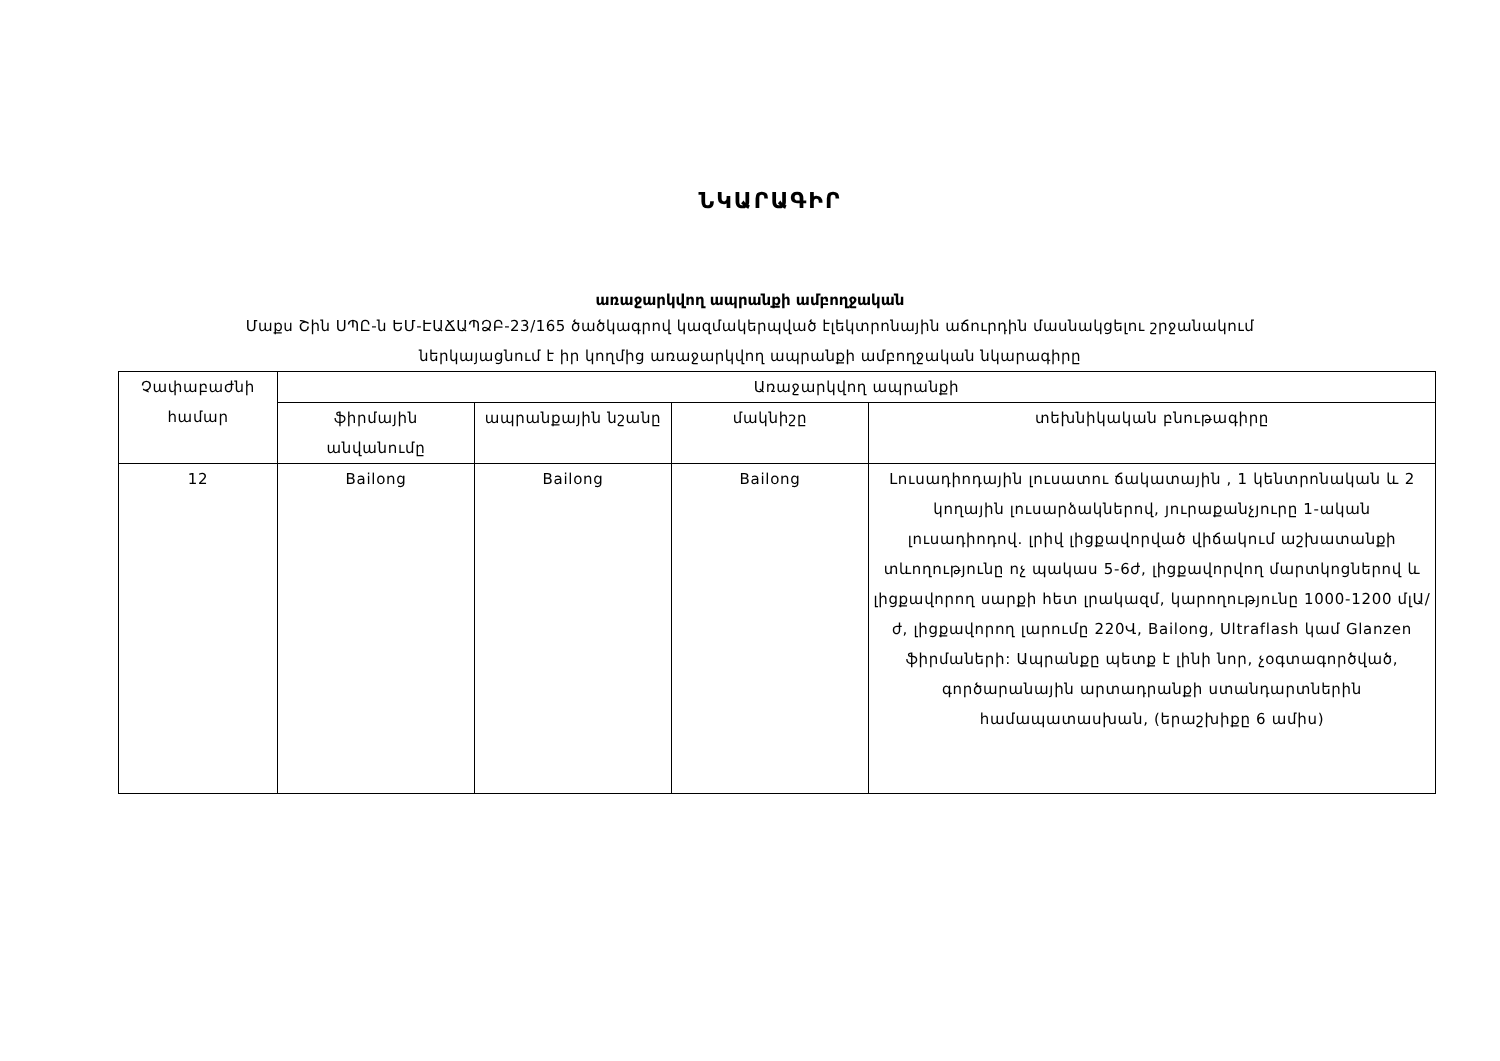ՆԿԱՐԱԳԻՐ
առաջարկվող ապրանքի ամբողջական
Մաքս Շին ՍՊԸ-ն ԵՄ-ԷԱՃԱՊՁԲ-23/165 ծածկագրով կազմակերպված էլեկտրոնային աճուրդին մասնակցելու շրջանակում
ներկայացնում է իր կողմից առաջարկվող ապրանքի ամբողջական նկարագիրը
| Չափաբաժնի համար | Առաջարկվող ապրանքի | | | |
| --- | --- | --- | --- | --- |
| | ֆիրմային անվանումը | ապրանքային նշանը | մակնիշը | տեխնիկական բնութագիրը |
| 12 | Bailong | Bailong | Bailong | Լուսադիոդային լուսատու ճակատային , 1 կենտրոնական և 2 կողային լուսարձակներով, յուրաքանչյուրը 1-ական լուսադիոդով. լրիվ լիցքավորված վիճակում աշխատանքի տևողությունը ոչ պակաս 5-6ժ, լիցքավորվող մարտկոցներով և լիցքավորող սարքի հետ լրակազմ, կարողությունը 1000-1200 մլԱ/ժ, լիցքավորող լարումը 220Վ, Bailong, Ultraflash կամ Glanzen ֆիրմաների: Ապրանքը պետք է լինի նոր, չօգտագործված, գործարանային արտադրանքի ստանդարտներին համապատասխան, (երաշխիքը 6 ամիս) |